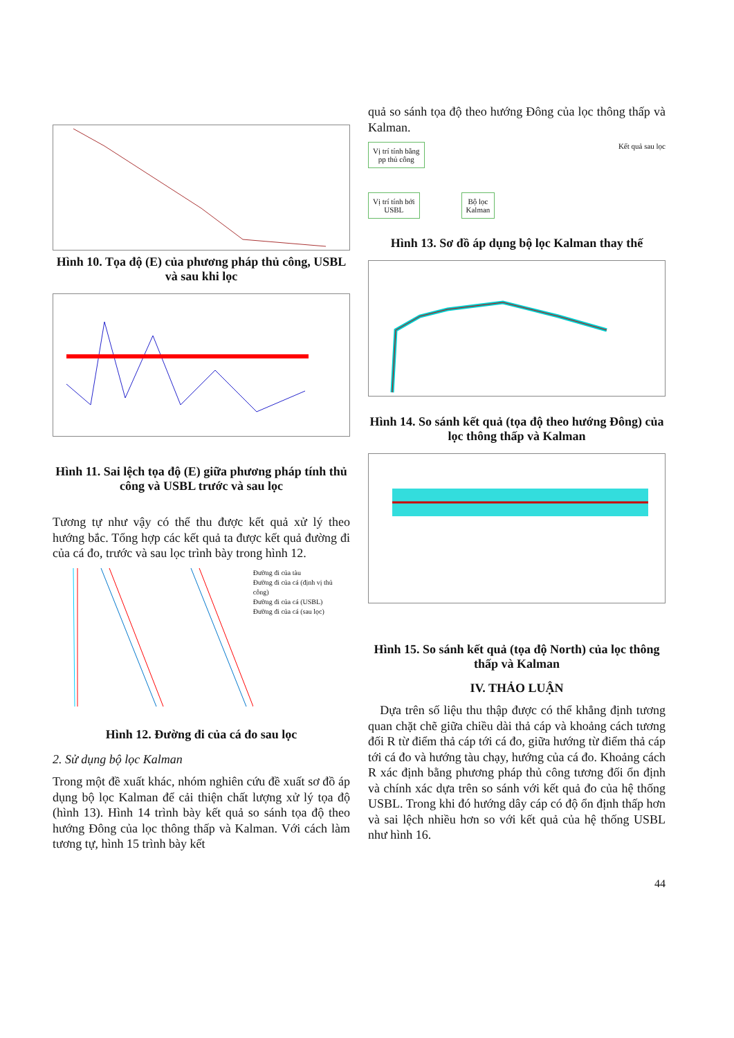Hình 10. Tọa độ (E) của phương pháp thủ công, USBL và sau khi lọc
Hình 11. Sai lệch tọa độ (E) giữa phương pháp tính thủ công và USBL trước và sau lọc
Tương tự như vậy có thể thu được kết quả xử lý theo hướng bắc. Tổng hợp các kết quả ta được kết quả đường đi của cá đo, trước và sau lọc trình bày trong hình 12.
Đường đi của tàu
Đường đi của cá (định vị thủ công)
Đường đi của cá (USBL)
Đường đi của cá (sau lọc)
Hình 12. Đường đi của cá đo sau lọc
2. Sử dụng bộ lọc Kalman
Trong một đề xuất khác, nhóm nghiên cứu đề xuất sơ đồ áp dụng bộ lọc Kalman để cải thiện chất lượng xử lý tọa độ (hình 13). Hình 14 trình bày kết quả so sánh tọa độ theo hướng Đông của lọc thông thấp và Kalman. Với cách làm tương tự, hình 15 trình bày kết
quả so sánh tọa độ theo hướng Đông của lọc thông thấp và Kalman.
Vị trí tính bằng
pp thủ công Kết quả sau lọc
Vị trí tính bởi
USBL Bộ lọc
Kalman
Hình 13. Sơ đồ áp dụng bộ lọc Kalman thay thế
Hình 14. So sánh kết quả (tọa độ theo hướng Đông) của lọc thông thấp và Kalman
Hình 15. So sánh kết quả (tọa độ North) của lọc thông thấp và Kalman
IV. THẢO LUẬN
Dựa trên số liệu thu thập được có thể khẳng định tương quan chặt chẽ giữa chiều dài thả cáp và khoảng cách tương đối R từ điểm thả cáp tới cá đo, giữa hướng từ điểm thả cáp tới cá đo và hướng tàu chạy, hướng của cá đo. Khoảng cách R xác định bằng phương pháp thủ công tương đối ổn định và chính xác dựa trên so sánh với kết quả đo của hệ thống USBL. Trong khi đó hướng dây cáp có độ ổn định thấp hơn và sai lệch nhiều hơn so với kết quả của hệ thống USBL như hình 16.
44